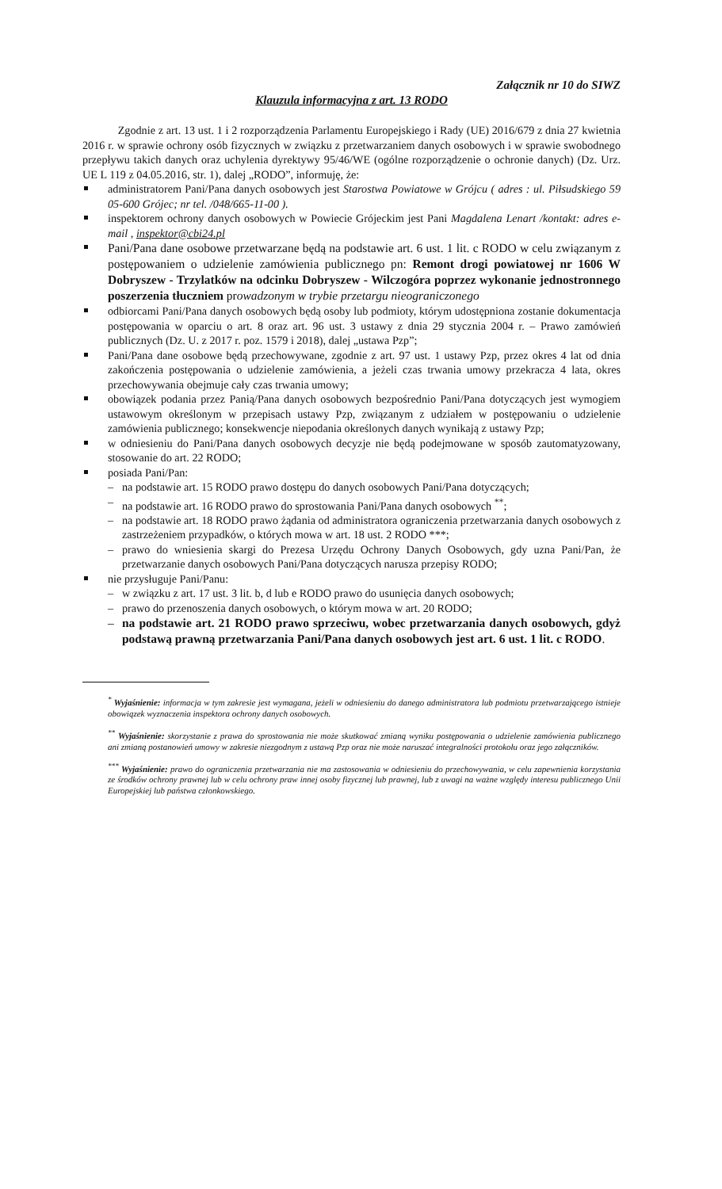Załącznik nr 10 do SIWZ
Klauzula informacyjna z art. 13 RODO
Zgodnie z art. 13 ust. 1 i 2 rozporządzenia Parlamentu Europejskiego i Rady (UE) 2016/679 z dnia 27 kwietnia 2016 r. w sprawie ochrony osób fizycznych w związku z przetwarzaniem danych osobowych i w sprawie swobodnego przepływu takich danych oraz uchylenia dyrektywy 95/46/WE (ogólne rozporządzenie o ochronie danych) (Dz. Urz. UE L 119 z 04.05.2016, str. 1), dalej „RODO”, informuję, że:
administratorem Pani/Pana danych osobowych jest Starostwa Powiatowe w Grójcu ( adres : ul. Piłsudskiego 59 05-600 Grójec; nr tel. /048/665-11-00 ).
inspektorem ochrony danych osobowych w Powiecie Grójeckim jest Pani Magdalena Lenart /kontakt: adres e-mail , inspektor@cbi24.pl
Pani/Pana dane osobowe przetwarzane będą na podstawie art. 6 ust. 1 lit. c RODO w celu związanym z postępowaniem o udzielenie zamówienia publicznego pn: Remont drogi powiatowej nr 1606 W Dobryszew - Trzylatków na odcinku Dobryszew - Wilczogóra poprzez wykonanie jednostronnego poszerzenia tłuczniem prowadzonym w trybie przetargu nieograniczonego
odbiorcami Pani/Pana danych osobowych będą osoby lub podmioty, którym udostępniona zostanie dokumentacja postępowania w oparciu o art. 8 oraz art. 96 ust. 3 ustawy z dnia 29 stycznia 2004 r. – Prawo zamówień publicznych (Dz. U. z 2017 r. poz. 1579 i 2018), dalej „ustawa Pzp”;
Pani/Pana dane osobowe będą przechowywane, zgodnie z art. 97 ust. 1 ustawy Pzp, przez okres 4 lat od dnia zakończenia postępowania o udzielenie zamówienia, a jeżeli czas trwania umowy przekracza 4 lata, okres przechowywania obejmuje cały czas trwania umowy;
obowiązek podania przez Panią/Pana danych osobowych bezpośrednio Pani/Pana dotyczących jest wymogiem ustawowym określonym w przepisach ustawy Pzp, związanym z udziałem w postępowaniu o udzielenie zamówienia publicznego; konsekwencje niepodania określonych danych wynikają z ustawy Pzp;
w odniesieniu do Pani/Pana danych osobowych decyzje nie będą podejmowane w sposób zautomatyzowany, stosowanie do art. 22 RODO;
posiada Pani/Pan:
– na podstawie art. 15 RODO prawo dostępu do danych osobowych Pani/Pana dotyczących;
– na podstawie art. 16 RODO prawo do sprostowania Pani/Pana danych osobowych <sup>**</sup>;
– na podstawie art. 18 RODO prawo żądania od administratora ograniczenia przetwarzania danych osobowych z zastrzeżeniem przypadków, o których mowa w art. 18 ust. 2 RODO ***;
– prawo do wniesienia skargi do Prezesa Urzędu Ochrony Danych Osobowych, gdy uzna Pani/Pan, że przetwarzanie danych osobowych Pani/Pana dotyczących narusza przepisy RODO;
nie przysługuje Pani/Panu:
– w związku z art. 17 ust. 3 lit. b, d lub e RODO prawo do usunięcia danych osobowych;
– prawo do przenoszenia danych osobowych, o którym mowa w art. 20 RODO;
– na podstawie art. 21 RODO prawo sprzeciwu, wobec przetwarzania danych osobowych, gdyż podstawą prawną przetwarzania Pani/Pana danych osobowych jest art. 6 ust. 1 lit. c RODO.
<sup>*</sup> Wyjaśnienie: informacja w tym zakresie jest wymagana, jeżeli w odniesieniu do danego administratora lub podmiotu przetwarzającego istnieje obowiązek wyznaczenia inspektora ochrony danych osobowych.
<sup>**</sup> Wyjaśnienie: skorzystanie z prawa do sprostowania nie może skutkować zmianą wyniku postępowania o udzielenie zamówienia publicznego ani zmianą postanowień umowy w zakresie niezgodnym z ustawą Pzp oraz nie może naruszać integralności protokołu oraz jego załączników.
<sup>***</sup> Wyjaśnienie: prawo do ograniczenia przetwarzania nie ma zastosowania w odniesieniu do przechowywania, w celu zapewnienia korzystania ze środków ochrony prawnej lub w celu ochrony praw innej osoby fizycznej lub prawnej, lub z uwagi na ważne względy interesu publicznego Unii Europejskiej lub państwa członkowskiego.